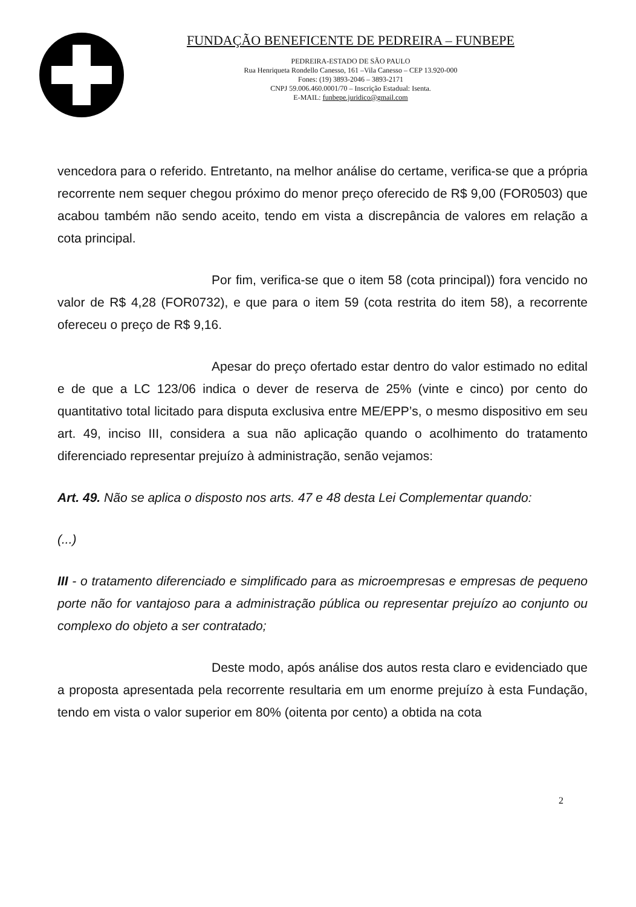FUNDAÇÃO BENEFICENTE DE PEDREIRA – FUNBEPE
PEDREIRA-ESTADO DE SÃO PAULO
Rua Henriqueta Rondello Canesso, 161 –Vila Canesso – CEP 13.920-000
Fones: (19) 3893-2046 – 3893-2171
CNPJ 59.006.460.0001/70 – Inscrição Estadual: Isenta.
E-MAIL: funbepe.juridico@gmail.com
vencedora para o referido. Entretanto, na melhor análise do certame, verifica-se que a própria recorrente nem sequer chegou próximo do menor preço oferecido de R$ 9,00 (FOR0503) que acabou também não sendo aceito, tendo em vista a discrepância de valores em relação a cota principal.
Por fim, verifica-se que o item 58 (cota principal)) fora vencido no valor de R$ 4,28 (FOR0732), e que para o item 59 (cota restrita do item 58), a recorrente ofereceu o preço de R$ 9,16.
Apesar do preço ofertado estar dentro do valor estimado no edital e de que a LC 123/06 indica o dever de reserva de 25% (vinte e cinco) por cento do quantitativo total licitado para disputa exclusiva entre ME/EPP’s, o mesmo dispositivo em seu art. 49, inciso III, considera a sua não aplicação quando o acolhimento do tratamento diferenciado representar prejuízo à administração, senão vejamos:
Art. 49. Não se aplica o disposto nos arts. 47 e 48 desta Lei Complementar quando:
(...)
III - o tratamento diferenciado e simplificado para as microempresas e empresas de pequeno porte não for vantajoso para a administração pública ou representar prejuízo ao conjunto ou complexo do objeto a ser contratado;
Deste modo, após análise dos autos resta claro e evidenciado que a proposta apresentada pela recorrente resultaria em um enorme prejuízo à esta Fundação, tendo em vista o valor superior em 80% (oitenta por cento) a obtida na cota
2